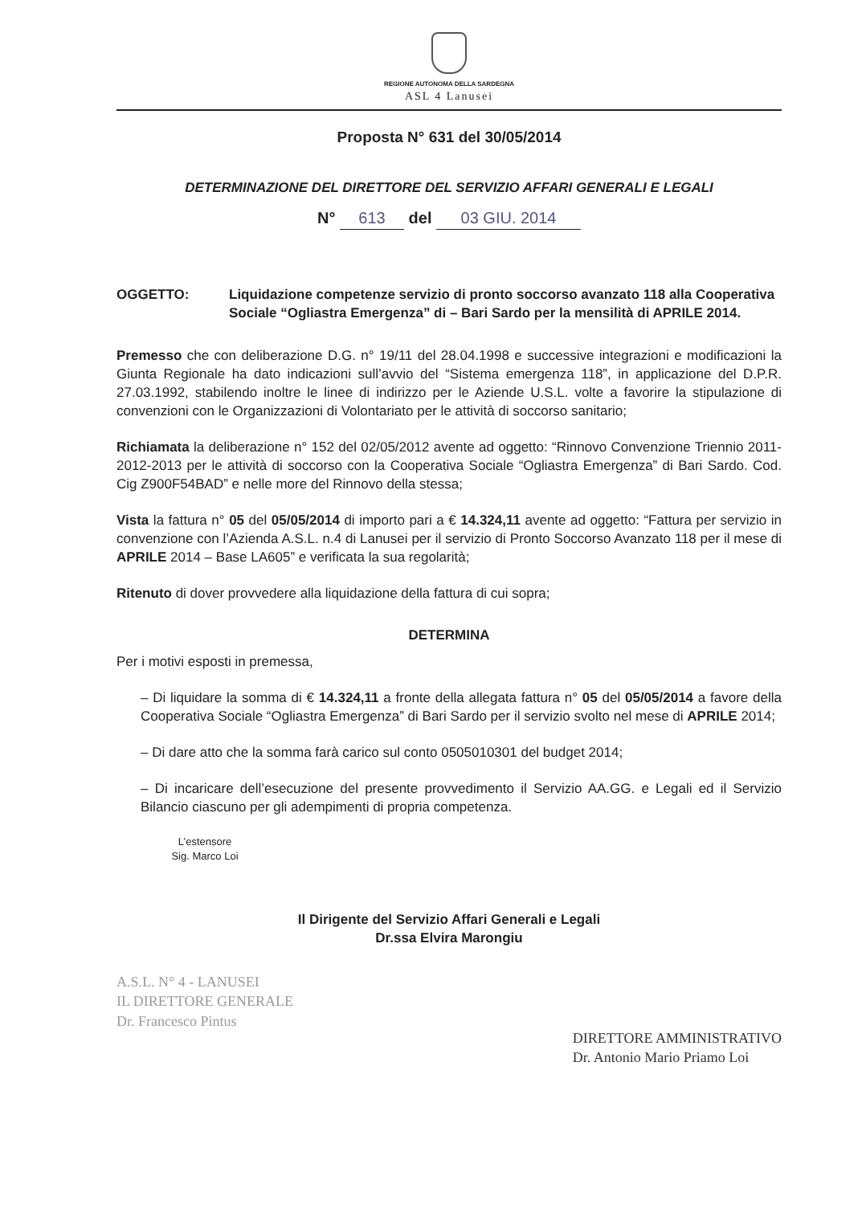REGIONE AUTONOMA DELLA SARDEGNA
ASL 4 Lanusei
Proposta N° 631 del 30/05/2014
DETERMINAZIONE DEL DIRETTORE DEL SERVIZIO AFFARI GENERALI E LEGALI
N° 613 del 03 GIU. 2014
OGGETTO: Liquidazione competenze servizio di pronto soccorso avanzato 118 alla Cooperativa Sociale “Ogliastra Emergenza” di – Bari Sardo per la mensilità di APRILE 2014.
Premesso che con deliberazione D.G. n° 19/11 del 28.04.1998 e successive integrazioni e modificazioni la Giunta Regionale ha dato indicazioni sull’avvio del “Sistema emergenza 118”, in applicazione del D.P.R. 27.03.1992, stabilendo inoltre le linee di indirizzo per le Aziende U.S.L. volte a favorire la stipulazione di convenzioni con le Organizzazioni di Volontariato per le attività di soccorso sanitario;
Richiamata la deliberazione n° 152 del 02/05/2012 avente ad oggetto: “Rinnovo Convenzione Triennio 2011-2012-2013 per le attività di soccorso con la Cooperativa Sociale “Ogliastra Emergenza” di Bari Sardo. Cod. Cig Z900F54BAD” e nelle more del Rinnovo della stessa;
Vista la fattura n° 05 del 05/05/2014 di importo pari a € 14.324,11 avente ad oggetto: “Fattura per servizio in convenzione con l’Azienda A.S.L. n.4 di Lanusei per il servizio di Pronto Soccorso Avanzato 118 per il mese di APRILE 2014 – Base LA605” e verificata la sua regolarità;
Ritenuto di dover provvedere alla liquidazione della fattura di cui sopra;
DETERMINA
Per i motivi esposti in premessa,
– Di liquidare la somma di € 14.324,11 a fronte della allegata fattura n° 05 del 05/05/2014 a favore della Cooperativa Sociale “Ogliastra Emergenza” di Bari Sardo per il servizio svolto nel mese di APRILE 2014;
– Di dare atto che la somma farà carico sul conto 0505010301 del budget 2014;
– Di incaricare dell’esecuzione del presente provvedimento il Servizio AA.GG. e Legali ed il Servizio Bilancio ciascuno per gli adempimenti di propria competenza.
L’estensore
Sig. Marco Loi
Il Dirigente del Servizio Affari Generali e Legali
Dr.ssa Elvira Marongiu
A.S.L. N° 4 - LANUSEI
IL DIRETTORE GENERALE
Dr. Francesco Pintus
DIRETTORE AMMINISTRATIVO
Dr. Antonio Mario Priamo Loi